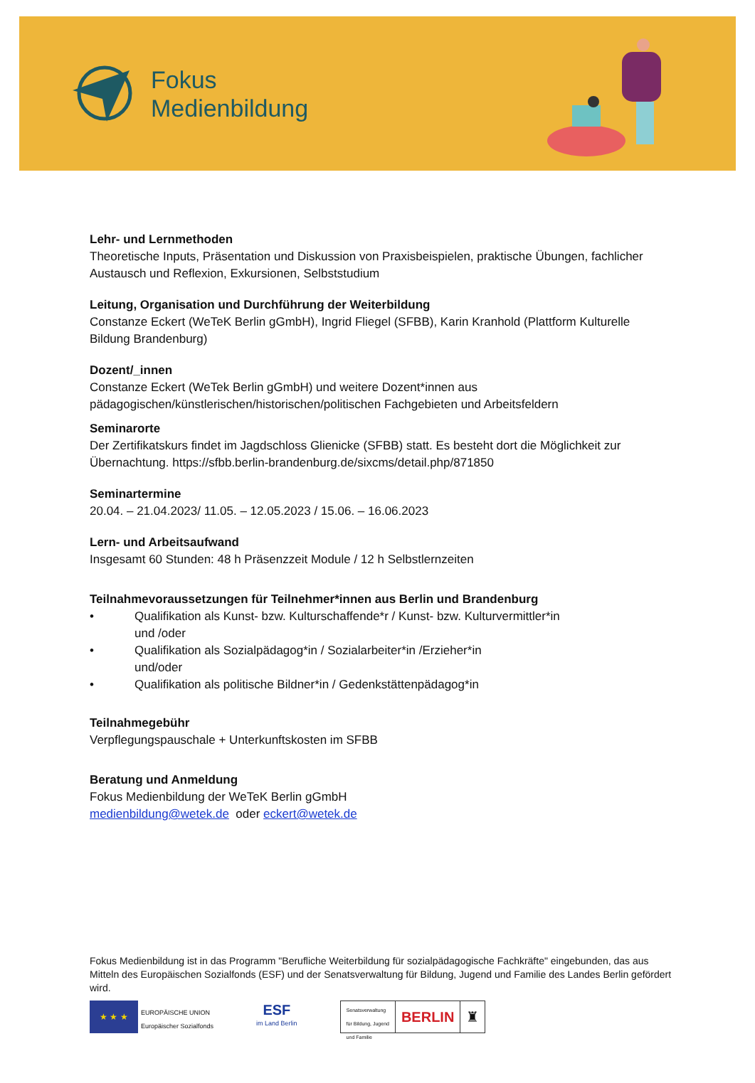Fokus
Medienbildung
Lehr- und Lernmethoden
Theoretische Inputs, Präsentation und Diskussion von Praxisbeispielen, praktische Übungen, fachlicher Austausch und Reflexion, Exkursionen, Selbststudium
Leitung, Organisation und Durchführung der Weiterbildung
Constanze Eckert (WeTeK Berlin gGmbH), Ingrid Fliegel (SFBB), Karin Kranhold (Plattform Kulturelle Bildung Brandenburg)
Dozent/_innen
Constanze Eckert (WeTek Berlin gGmbH) und weitere Dozent*innen aus pädagogischen/künstlerischen/historischen/politischen Fachgebieten und Arbeitsfeldern
Seminarorte
Der Zertifikatskurs findet im Jagdschloss Glienicke (SFBB) statt. Es besteht dort die Möglichkeit zur Übernachtung. https://sfbb.berlin-brandenburg.de/sixcms/detail.php/871850
Seminartermine
20.04. – 21.04.2023/ 11.05. – 12.05.2023 / 15.06. – 16.06.2023
Lern- und Arbeitsaufwand
Insgesamt 60 Stunden: 48 h Präsenzzeit Module / 12 h Selbstlernzeiten
Teilnahmevoraussetzungen für Teilnehmer*innen aus Berlin und Brandenburg
• Qualifikation als Kunst- bzw. Kulturschaffende*r / Kunst- bzw. Kulturvermittler*in
und /oder
• Qualifikation als Sozialpädagog*in / Sozialarbeiter*in /Erzieher*in
und/oder
• Qualifikation als politische Bildner*in / Gedenkstättenpädagog*in
Teilnahmegebühr
Verpflegungspauschale + Unterkunftskosten im SFBB
Beratung und Anmeldung
Fokus Medienbildung der WeTeK Berlin gGmbH
medienbildung@wetek.de oder eckert@wetek.de
Fokus Medienbildung ist in das Programm "Berufliche Weiterbildung für sozialpädagogische Fachkräfte" eingebunden, das aus Mitteln des Europäischen Sozialfonds (ESF) und der Senatsverwaltung für Bildung, Jugend und Familie des Landes Berlin gefördert wird.
★ ★ ★
EUROPÄISCHE UNION
Europäischer Sozialfonds
ESF
im Land Berlin
Senatsverwaltung
für Bildung, Jugend
und Familie
BERLIN ♜